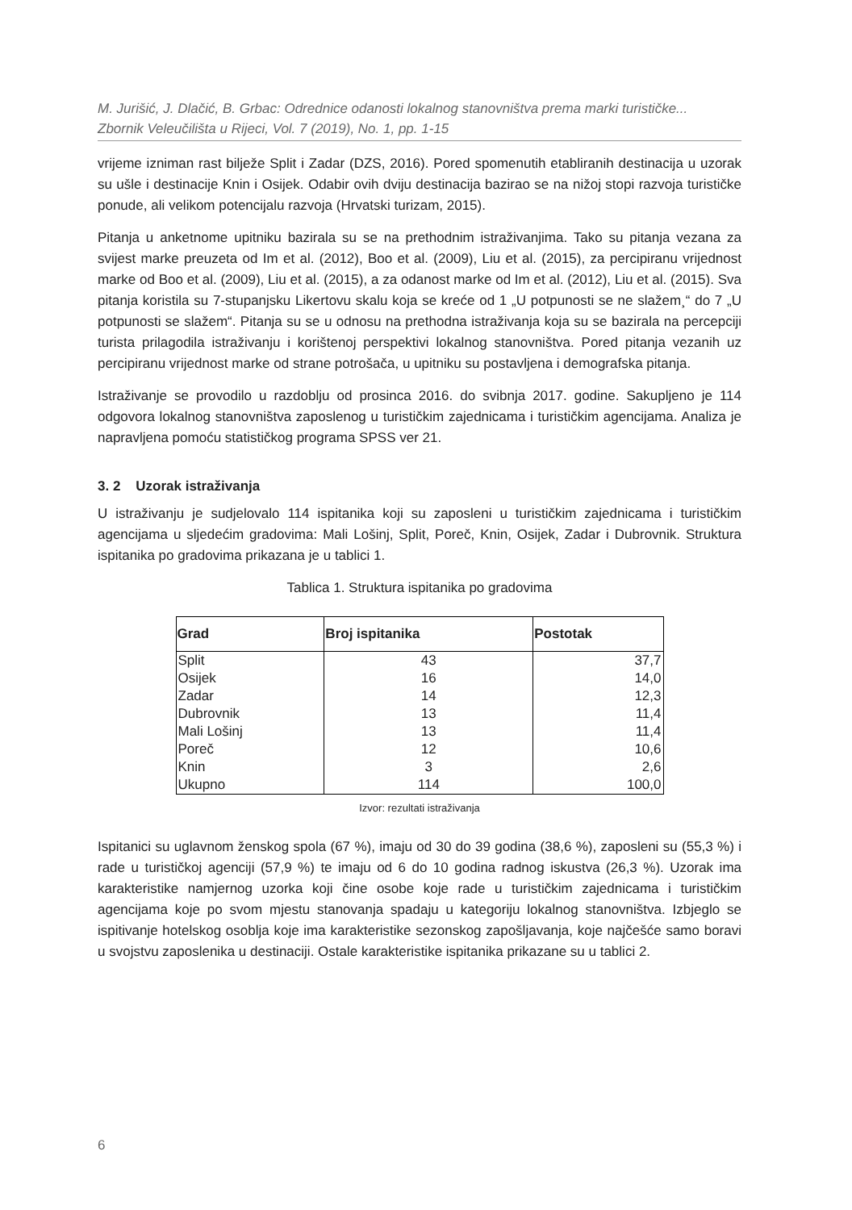M. Jurišić, J. Dlačić, B. Grbac: Odrednice odanosti lokalnog stanovništva prema marki turističke...
Zbornik Veleučilišta u Rijeci, Vol. 7 (2019), No. 1, pp. 1-15
vrijeme izniman rast bilježe Split i Zadar (DZS, 2016). Pored spomenutih etabliranih destinacija u uzorak su ušle i destinacije Knin i Osijek. Odabir ovih dviju destinacija bazirao se na nižoj stopi razvoja turističke ponude, ali velikom potencijalu razvoja (Hrvatski turizam, 2015).
Pitanja u anketnome upitniku bazirala su se na prethodnim istraživanjima. Tako su pitanja vezana za svijest marke preuzeta od Im et al. (2012), Boo et al. (2009), Liu et al. (2015), za percipiranu vrijednost marke od Boo et al. (2009), Liu et al. (2015), a za odanost marke od Im et al. (2012), Liu et al. (2015). Sva pitanja koristila su 7-stupanjsku Likertovu skalu koja se kreće od 1 „U potpunosti se ne slažem¸“ do 7 „U potpunosti se slažem“. Pitanja su se u odnosu na prethodna istraživanja koja su se bazirala na percepciji turista prilagodila istraživanju i korištenoj perspektivi lokalnog stanovništva. Pored pitanja vezanih uz percipiranu vrijednost marke od strane potrošača, u upitniku su postavljena i demografska pitanja.
Istraživanje se provodilo u razdoblju od prosinca 2016. do svibnja 2017. godine. Sakupljeno je 114 odgovora lokalnog stanovništva zaposlenog u turističkim zajednicama i turističkim agencijama. Analiza je napravljena pomoću statističkog programa SPSS ver 21.
3. 2 Uzorak istraživanja
U istraživanju je sudjelovalo 114 ispitanika koji su zaposleni u turističkim zajednicama i turističkim agencijama u sljedećim gradovima: Mali Lošinj, Split, Poreč, Knin, Osijek, Zadar i Dubrovnik. Struktura ispitanika po gradovima prikazana je u tablici 1.
Tablica 1. Struktura ispitanika po gradovima
| Grad | Broj ispitanika | Postotak |
| --- | --- | --- |
| Split | 43 | 37,7 |
| Osijek | 16 | 14,0 |
| Zadar | 14 | 12,3 |
| Dubrovnik | 13 | 11,4 |
| Mali Lošinj | 13 | 11,4 |
| Poreč | 12 | 10,6 |
| Knin | 3 | 2,6 |
| Ukupno | 114 | 100,0 |
Izvor: rezultati istraživanja
Ispitanici su uglavnom ženskog spola (67 %), imaju od 30 do 39 godina (38,6 %), zaposleni su (55,3 %) i rade u turističkoj agenciji (57,9 %) te imaju od 6 do 10 godina radnog iskustva (26,3 %). Uzorak ima karakteristike namjernog uzorka koji čine osobe koje rade u turističkim zajednicama i turističkim agencijama koje po svom mjestu stanovanja spadaju u kategoriju lokalnog stanovništva. Izbjeglo se ispitivanje hotelskog osoblja koje ima karakteristike sezonskog zapošljavanja, koje najčešće samo boravi u svojstvu zaposlenika u destinaciji. Ostale karakteristike ispitanika prikazane su u tablici 2.
6